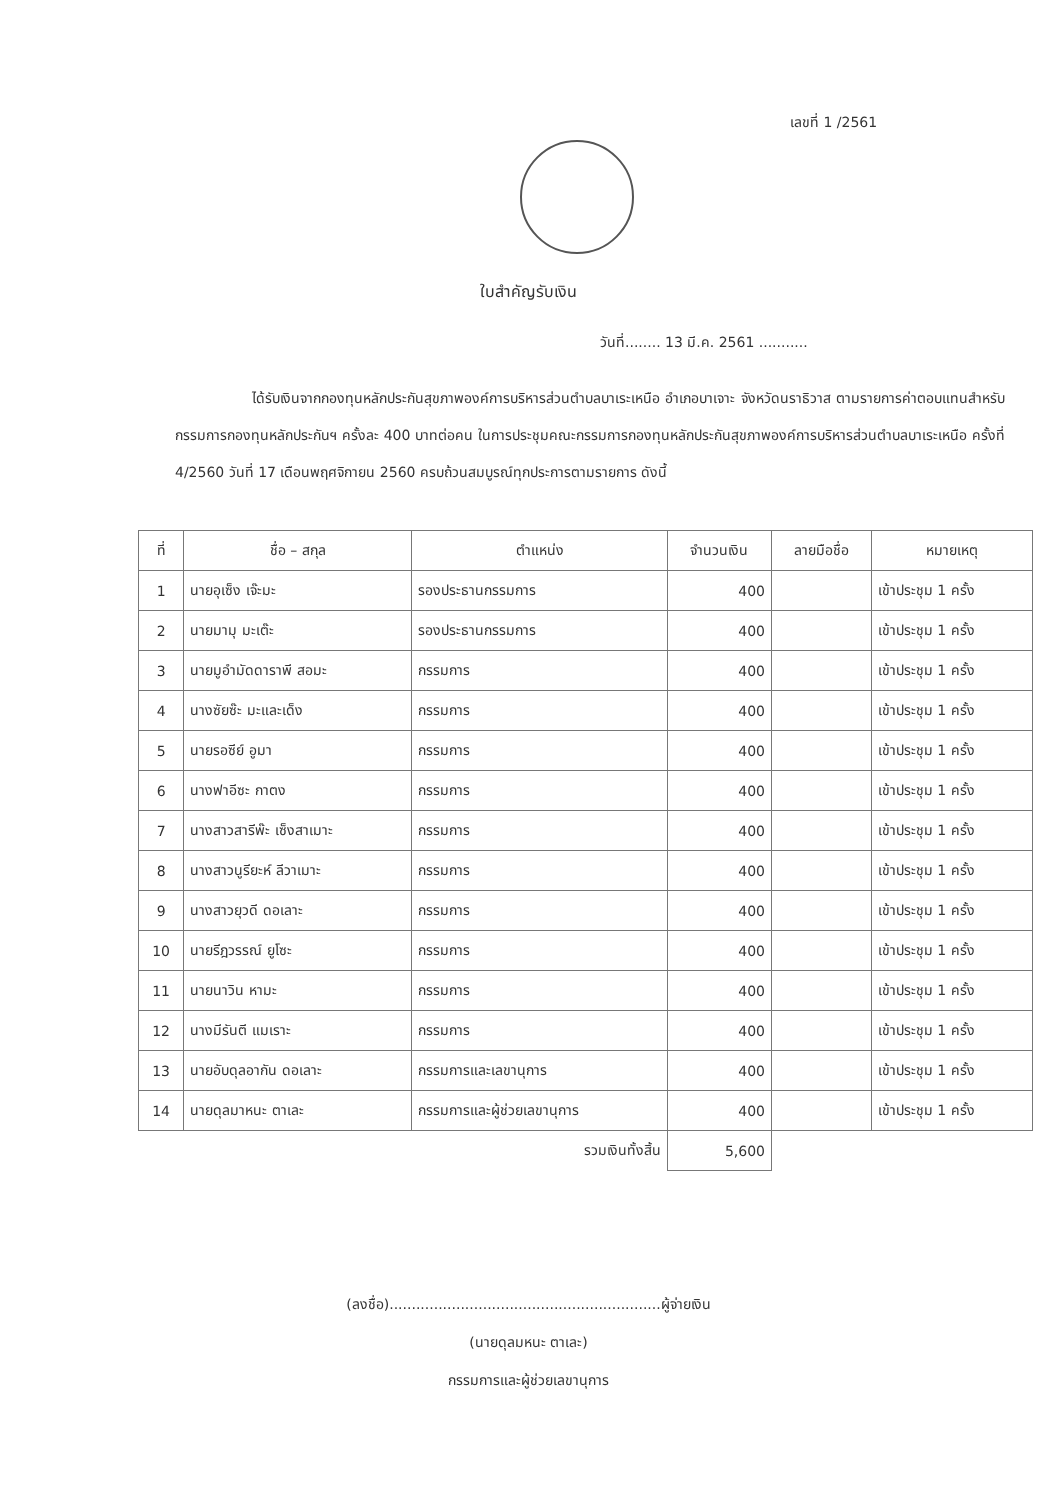เลขที่ 1 /2561
ใบสำคัญรับเงิน
วันที่........ 13 มี.ค. 2561 ...........
ได้รับเงินจากกองทุนหลักประกันสุขภาพองค์การบริหารส่วนตำบลบาเระเหนือ อำเภอบาเจาะ จังหวัดนราธิวาส ตามรายการค่าตอบแทนสำหรับกรรมการกองทุนหลักประกันฯ ครั้งละ 400 บาทต่อคน ในการประชุมคณะกรรมการกองทุนหลักประกันสุขภาพองค์การบริหารส่วนตำบลบาเระเหนือ ครั้งที่ 4/2560 วันที่ 17 เดือนพฤศจิกายน 2560 ครบถ้วนสมบูรณ์ทุกประการตามรายการ ดังนี้
| ที่ | ชื่อ – สกุล | ตำแหน่ง | จำนวนเงิน | ลายมือชื่อ | หมายเหตุ |
| --- | --- | --- | --- | --- | --- |
| 1 | นายอุเซ็ง เจ๊ะมะ | รองประธานกรรมการ | 400 | | เข้าประชุม 1 ครั้ง |
| 2 | นายมามุ มะเต๊ะ | รองประธานกรรมการ | 400 | | เข้าประชุม 1 ครั้ง |
| 3 | นายมูอำมัดดาราพี สอมะ | กรรมการ | 400 | | เข้าประชุม 1 ครั้ง |
| 4 | นางซัยซ๊ะ มะและเด็ง | กรรมการ | 400 | | เข้าประชุม 1 ครั้ง |
| 5 | นายรอซีย์ อูมา | กรรมการ | 400 | | เข้าประชุม 1 ครั้ง |
| 6 | นางฟาอีซะ กาตง | กรรมการ | 400 | | เข้าประชุม 1 ครั้ง |
| 7 | นางสาวสารีพ๊ะ เซ็งสาเมาะ | กรรมการ | 400 | | เข้าประชุม 1 ครั้ง |
| 8 | นางสาวนูรียะห์ ลีวาเมาะ | กรรมการ | 400 | | เข้าประชุม 1 ครั้ง |
| 9 | นางสาวยุวดี ดอเลาะ | กรรมการ | 400 | | เข้าประชุม 1 ครั้ง |
| 10 | นายรีฎวรรณ์ ยูโซะ | กรรมการ | 400 | | เข้าประชุม 1 ครั้ง |
| 11 | นายนาวิน หามะ | กรรมการ | 400 | | เข้าประชุม 1 ครั้ง |
| 12 | นางมีรันตี แมเราะ | กรรมการ | 400 | | เข้าประชุม 1 ครั้ง |
| 13 | นายอับดุลอากัน ดอเลาะ | กรรมการและเลขานุการ | 400 | | เข้าประชุม 1 ครั้ง |
| 14 | นายดุลมาหนะ ตาเละ | กรรมการและผู้ช่วยเลขานุการ | 400 | | เข้าประชุม 1 ครั้ง |
| รวมเงินทั้งสิ้น | | | 5,600 | | |
(ลงชื่อ).............................................................ผู้จ่ายเงิน
(นายดุลมหนะ ตาเละ)
กรรมการและผู้ช่วยเลขานุการ